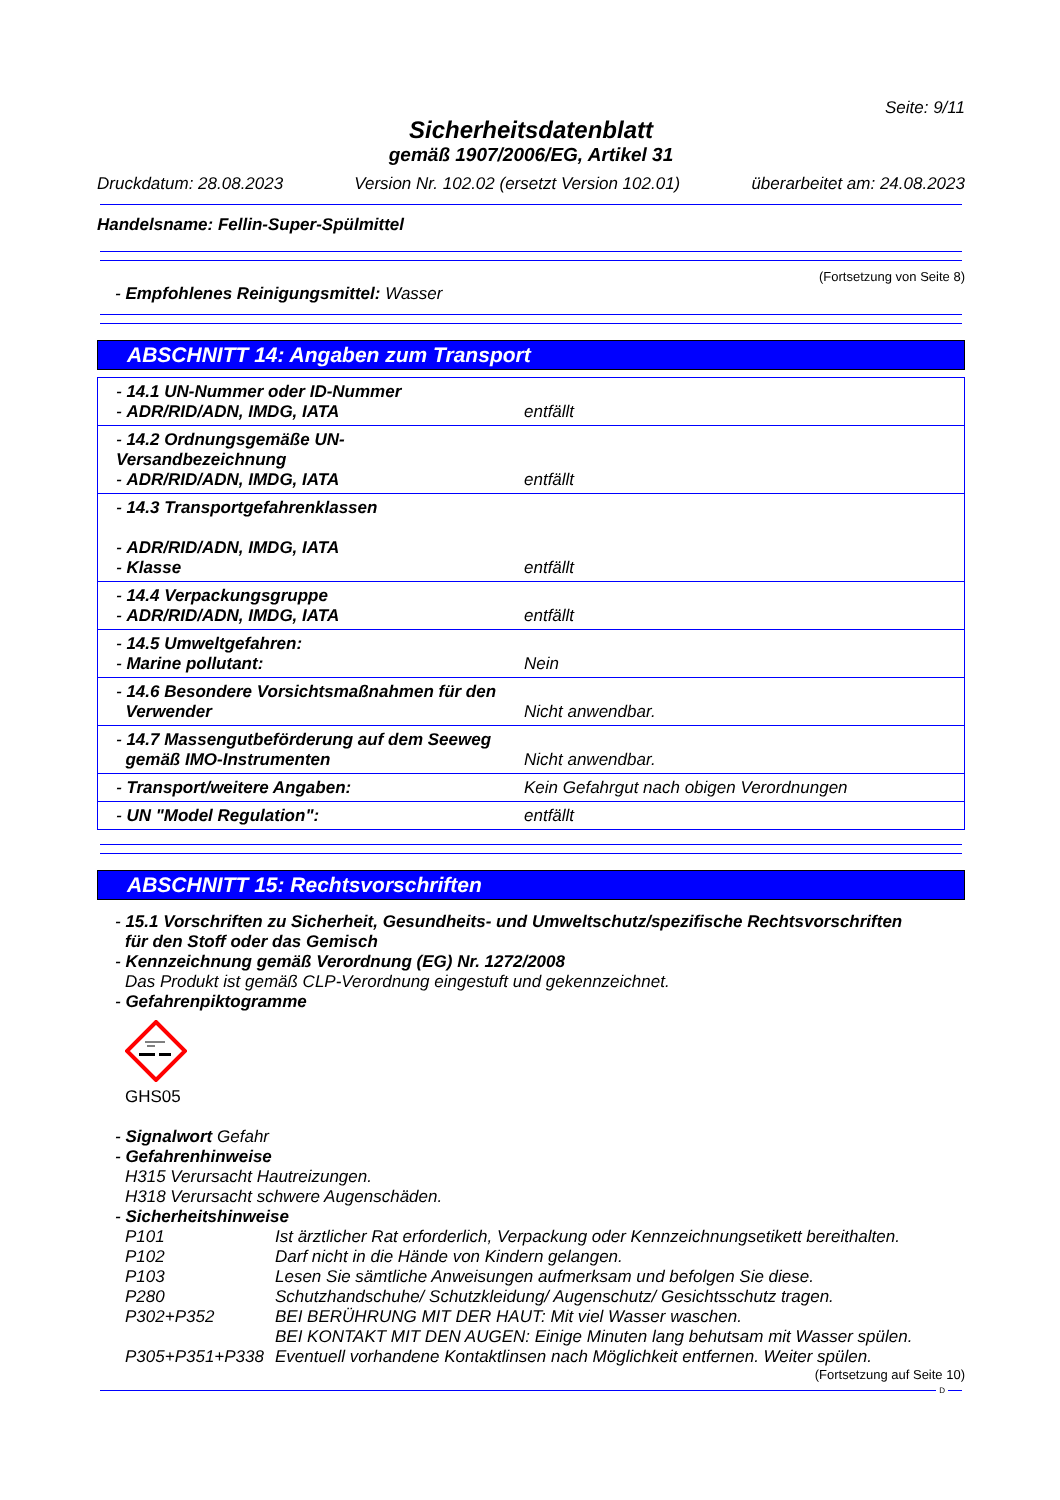Seite: 9/11
Sicherheitsdatenblatt
gemäß 1907/2006/EG, Artikel 31
Druckdatum: 28.08.2023 Version Nr. 102.02 (ersetzt Version 102.01) überarbeitet am: 24.08.2023
Handelsname: Fellin-Super-Spülmittel
(Fortsetzung von Seite 8)
- Empfohlenes Reinigungsmittel: Wasser
ABSCHNITT 14: Angaben zum Transport
| - 14.1 UN-Nummer oder ID-Nummer - ADR/RID/ADN, IMDG, IATA | entfällt |
| - 14.2 Ordnungsgemäße UN-Versandbezeichnung - ADR/RID/ADN, IMDG, IATA | entfällt |
| - 14.3 Transportgefahrenklassen - ADR/RID/ADN, IMDG, IATA - Klasse | entfällt |
| - 14.4 Verpackungsgruppe - ADR/RID/ADN, IMDG, IATA | entfällt |
| - 14.5 Umweltgefahren: - Marine pollutant: | Nein |
| - 14.6 Besondere Vorsichtsmaßnahmen für den Verwender | Nicht anwendbar. |
| - 14.7 Massengutbeförderung auf dem Seeweg gemäß IMO-Instrumenten | Nicht anwendbar. |
| - Transport/weitere Angaben: | Kein Gefahrgut nach obigen Verordnungen |
| - UN "Model Regulation": | entfällt |
ABSCHNITT 15: Rechtsvorschriften
- 15.1 Vorschriften zu Sicherheit, Gesundheits- und Umweltschutz/spezifische Rechtsvorschriften
für den Stoff oder das Gemisch
- Kennzeichnung gemäß Verordnung (EG) Nr. 1272/2008
Das Produkt ist gemäß CLP-Verordnung eingestuft und gekennzeichnet.
- Gefahrenpiktogramme
GHS05
- Signalwort Gefahr
- Gefahrenhinweise
H315 Verursacht Hautreizungen.
H318 Verursacht schwere Augenschäden.
- Sicherheitshinweise
| P101 | Ist ärztlicher Rat erforderlich, Verpackung oder Kennzeichnungsetikett bereithalten. |
| P102 | Darf nicht in die Hände von Kindern gelangen. |
| P103 | Lesen Sie sämtliche Anweisungen aufmerksam und befolgen Sie diese. |
| P280 | Schutzhandschuhe/ Schutzkleidung/ Augenschutz/ Gesichtsschutz tragen. |
| P302+P352 | BEI BERÜHRUNG MIT DER HAUT: Mit viel Wasser waschen. |
| P305+P351+P338 | BEI KONTAKT MIT DEN AUGEN: Einige Minuten lang behutsam mit Wasser spülen. Eventuell vorhandene Kontaktlinsen nach Möglichkeit entfernen. Weiter spülen. |
(Fortsetzung auf Seite 10)
D